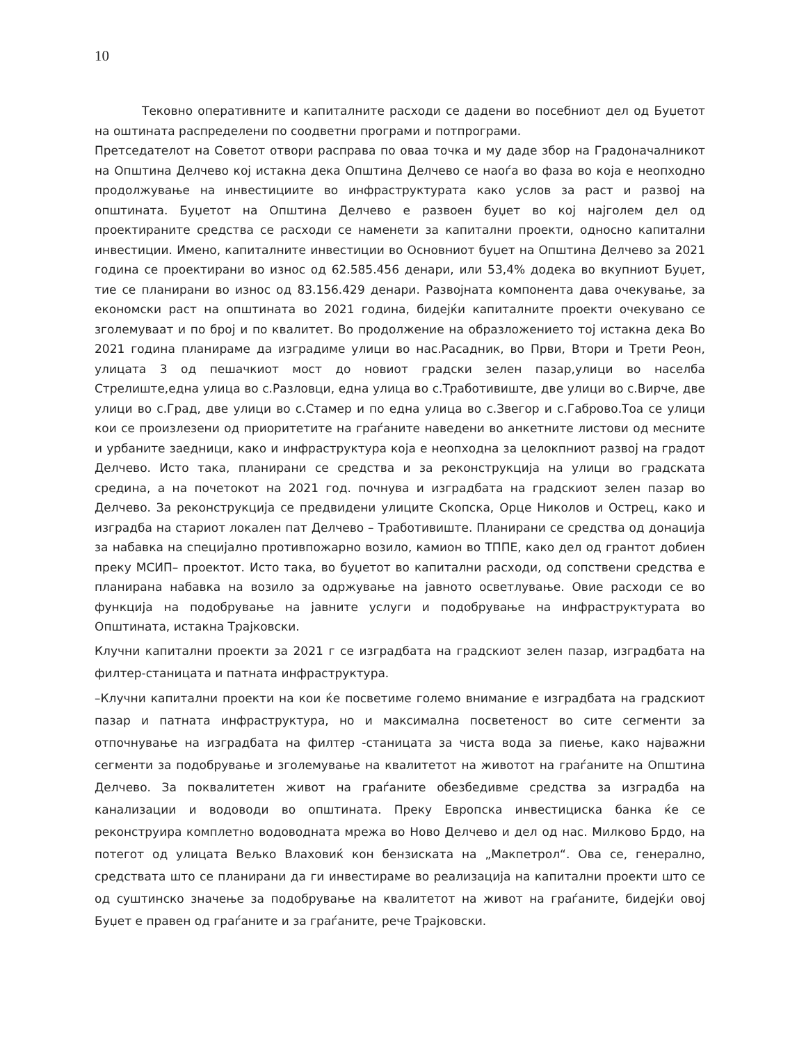10
Тековно оперативните и капиталните расходи се дадени во посебниот дел од Буџетот на оштината распределени по соодветни програми и потпрограми.
Претседателот на Советот отвори расправа по оваа точка и му даде збор на Градоначалникот на Општина Делчево кој истакна дека Општина Делчево се наоѓа во фаза во која е неопходно продолжување на инвестициите во инфраструктурата како услов за раст и развој на општината. Буџетот на Општина Делчево е развоен буџет во кој најголем дел од проектираните средства се расходи се наменети за капитални проекти, односно капитални инвестиции. Имено, капиталните инвестиции во Основниот буџет на Општина Делчево за 2021 година се проектирани во износ од 62.585.456 денари, или 53,4% додека во вкупниот Буџет, тие се планирани во износ од 83.156.429 денари. Развојната компонента дава очекување, за економски раст на општината во 2021 година, бидејќи капиталните проекти очекувано се зголемуваат и по број и по квалитет. Во продолжение на образложениeто тој истакна дека Во 2021 година планираме да изградиме улици во нас.Расадник, во Први, Втори и Трети Реон, улицата 3 од пешачкиот мост до новиот градски зелен пазар,улици во населба Стрелиште,една улица во с.Разловци, една улица во с.Тработивиште, две улици во с.Вирче, две улици во с.Град, две улици во с.Стамер и по една улица во с.Звегор и с.Габрово.Тоа се улици кои се произлезени од приоритетите на граѓаните наведени во анкетните листови од месните и урбаните заедници, како и инфраструктура која е неопходна за целокпниот развој на градот Делчево. Исто така, планирани се средства и за реконструкција на улици во градската средина, а на почетокот на 2021 год. почнува и изградбата на градскиот зелен пазар во Делчево. За реконструкција се предвидени улиците Скопска, Орце Николов и Острец, како и изградба на стариот локален пат Делчево – Тработивиште. Планирани се средства од донација за набавка на специјално противпожарно возило, камион во ТППЕ, како дел од грантот добиен преку МСИП– проектот. Исто така, во буџетот во капитални расходи, од сопствени средства е планирана набавка на возило за одржување на јавното осветлување. Овие расходи се во функција на подобрување на јавните услуги и подобрување на инфраструктурата во Општината, истакна Трајковски.
Клучни капитални проекти за 2021 г се изградбата на градскиот зелен пазар, изградбата на филтер-станицата и патната инфраструктура.
–Клучни капитални проекти на кои ќе посветиме големо внимание е изградбата на градскиот пазар и патната инфраструктура, но и максимална посветеност во сите сегменти за отпочнување на изградбата на филтер -станицата за чиста вода за пиење, како најважни сегменти за подобрување и зголемување на квалитетот на животот на граѓаните на Општина Делчево. За поквалитетен живот на граѓаните обезбедивме средства за изградба на канализации и водоводи во општината. Преку Европска инвестициска банка ќе се реконструира комплетно водоводната мрежа во Ново Делчево и дел од нас. Милково Брдо, на потегот од улицата Вељко Влаховиќ кон бензиската на „Макпетрол“. Ова се, генерално, средствата што се планирани да ги инвестираме во реализација на капитални проекти што се од суштинско значење за подобрување на квалитетот на живот на граѓаните, бидејќи овој Буџет е правен од граѓаните и за граѓаните, рече Трајковски.